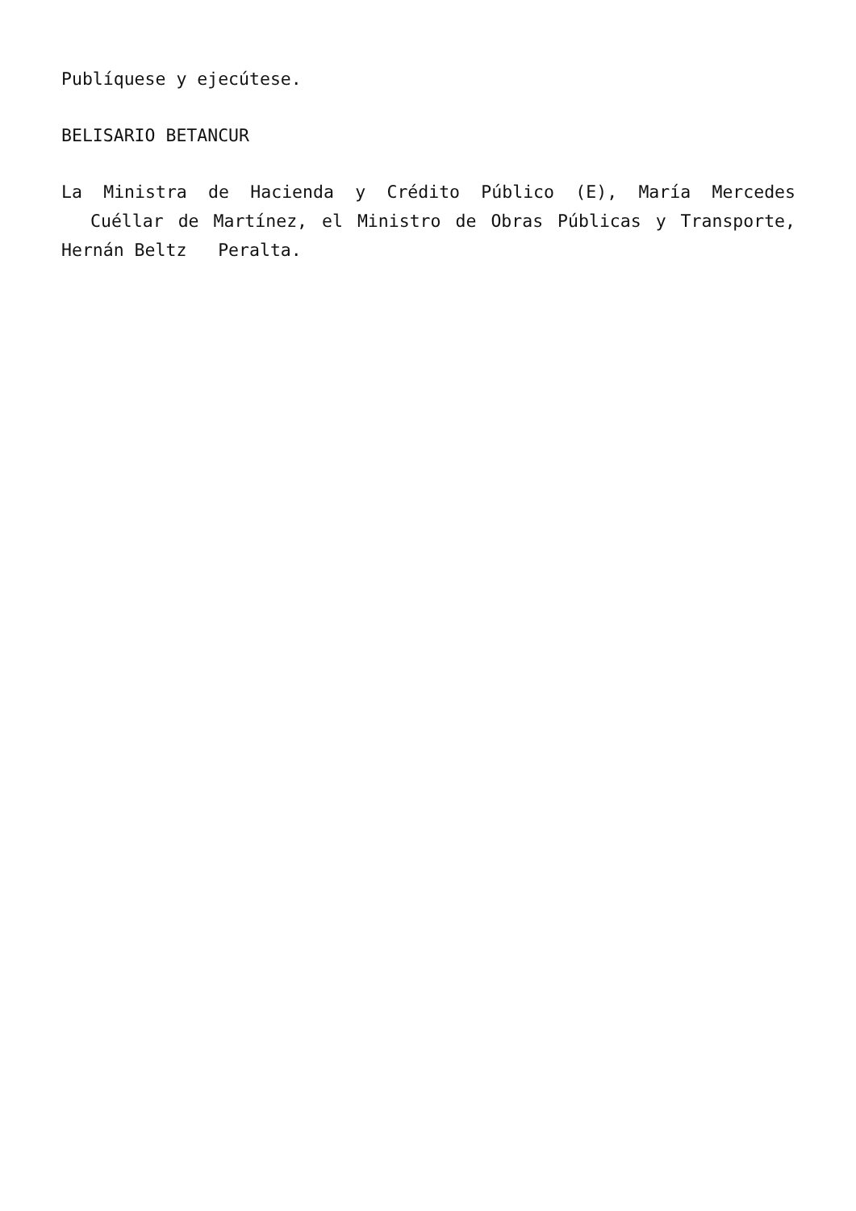Publíquese y ejecútese.
BELISARIO BETANCUR
La Ministra de Hacienda y Crédito Público (E), María Mercedes Cuéllar de Martínez, el Ministro de Obras Públicas y Transporte, Hernán Beltz Peralta.